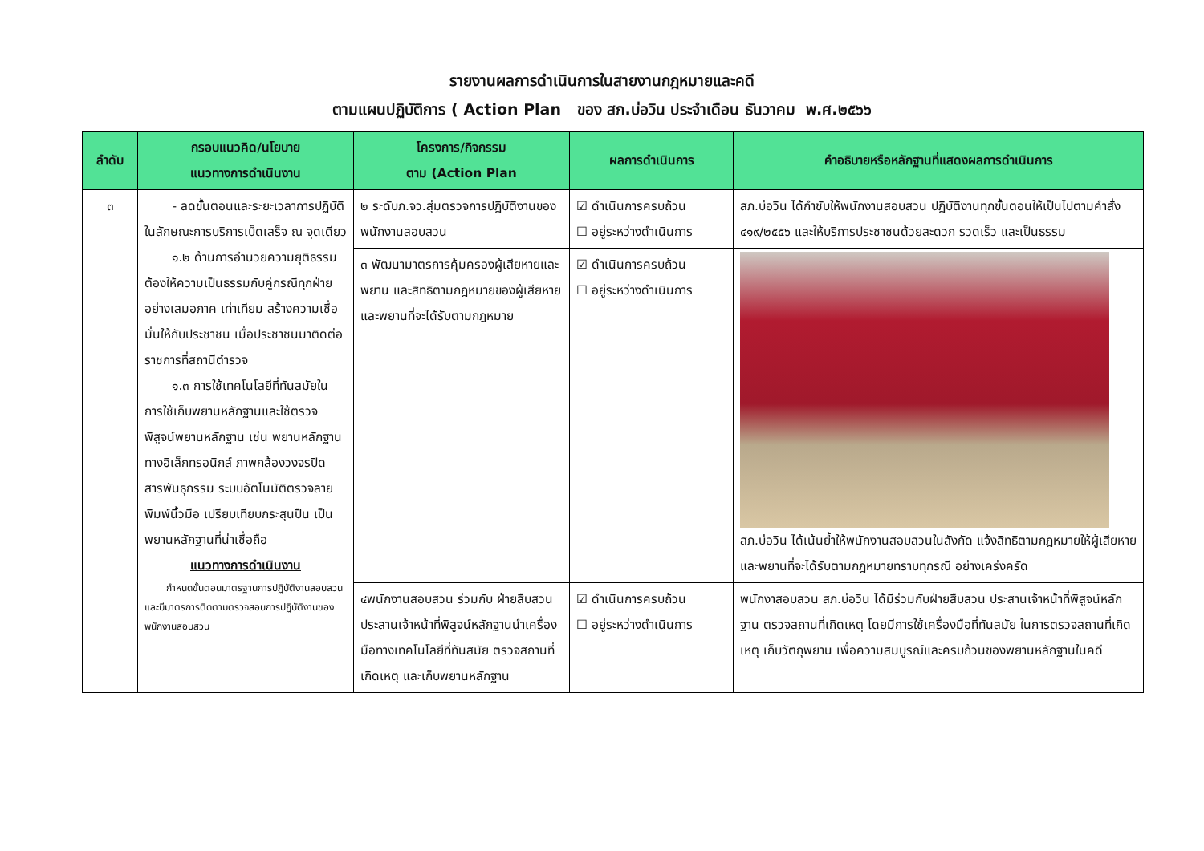รายงานผลการดำเนินการในสายงานกฎหมายและคดี
ตามแผนปฏิบัติการ ( Action Plan ของ สภ.บ่อวิน ประจำเดือน ธันวาคม พ.ศ.๒๕๖๖
| ลำดับ | กรอบแนวคิด/นโยบาย แนวทางการดำเนินงาน | โครงการ/กิจกรรม ตาม (Action Plan | ผลการดำเนินการ | คำอธิบายหรือหลักฐานที่แสดงผลการดำเนินการ |
| --- | --- | --- | --- | --- |
| ๓ | - ลดขั้นตอนและระยะเวลาการปฏิบัติในลักษณะการบริการเบ็ดเสร็จ ณ จุดเดียว ๑.๒ ด้านการอำนวยความยุติธรรม ต้องให้ความเป็นธรรมกับคู่กรณีทุกฝ่ายอย่างเสมอภาค เท่าเทียม สร้างความเชื่อมั่นให้กับประชาชน เมื่อประชาชนมาติดต่อราชการที่สถานีตำรวจ ๑.๓ การใช้เทคโนโลยีที่ทันสมัยในการใช้เก็บพยานหลักฐานและใช้ตรวจพิสูจน์พยานหลักฐาน เช่น พยานหลักฐานทางอิเล็กทรอนิกส์ ภาพกล้องวงจรปิด สารพันธุกรรม ระบบอัตโนมัติตรวจลายพิมพ์นิ้วมือ เปรียบเทียบกระสุนปืน เป็นพยานหลักฐานที่น่าเชื่อถือ แนวทางการดำเนินงาน กำหนดขั้นตอนมาตรฐานการปฏิบัติงานสอบสวน และมีมาตรการติดตามตรวจสอบการปฏิบัติงานของพนักงานสอบสวน | ๒ ระดับภ.จว.สุ่มตรวจการปฏิบัติงานของพนักงานสอบสวน | ☑ ดำเนินการครบถ้วน ☐ อยู่ระหว่างดำเนินการ | สภ.บ่อวิน ได้กำชับให้พนักงานสอบสวน ปฏิบัติงานทุกขั้นตอนให้เป็นไปตามคำสั่ง ๔๑๙/๒๕๕๖ และให้บริการประชาชนด้วยสะดวก รวดเร็ว และเป็นธรรม |
| | | ๓ พัฒนามาตรการคุ้มครองผู้เสียหายและพยาน และสิทธิตามกฎหมายของผู้เสียหายและพยานที่จะได้รับตามกฎหมาย | ☑ ดำเนินการครบถ้วน ☐ อยู่ระหว่างดำเนินการ | สภ.บ่อวิน ได้เน้นย้ำให้พนักงานสอบสวนในสังกัด แจ้งสิทธิตามกฎหมายให้ผู้เสียหายและพยานที่จะได้รับตามกฎหมายทราบทุกรณี อย่างเคร่งครัด |
| | | ๔พนักงานสอบสวน ร่วมกับ ฝ่ายสืบสวนประสานเจ้าหน้าที่พิสูจน์หลักฐานนำเครื่องมือทางเทคโนโลยีที่ทันสมัย ตรวจสถานที่เกิดเหตุ และเก็บพยานหลักฐาน | ☑ ดำเนินการครบถ้วน ☐ อยู่ระหว่างดำเนินการ | พนักงาสอบสวน สภ.บ่อวิน ได้มีร่วมกับฝ่ายสืบสวน ประสานเจ้าหน้าที่พิสูจน์หลักฐาน ตรวจสถานที่เกิดเหตุ โดยมีการใช้เครื่องมือที่ทันสมัย ในการตรวจสถานที่เกิดเหตุ เก็บวัตถุพยาน เพื่อความสมบูรณ์และครบถ้วนของพยานหลักฐานในคดี |